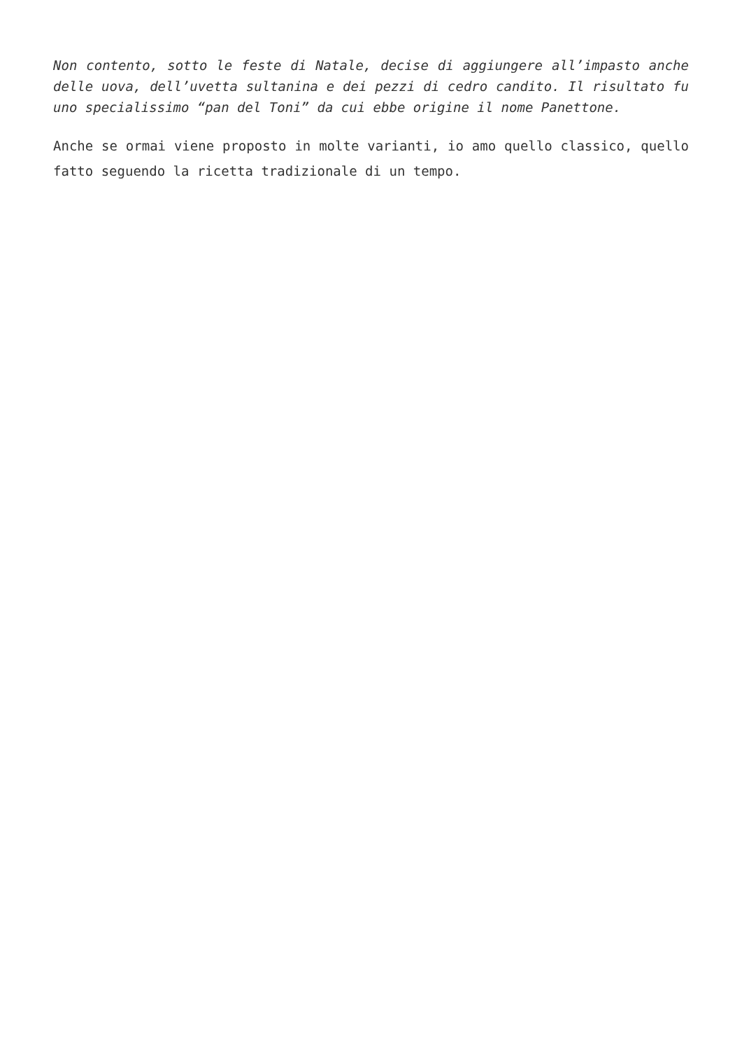Non contento, sotto le feste di Natale, decise di aggiungere all’impasto anche delle uova, dell’uvetta sultanina e dei pezzi di cedro candito. Il risultato fu uno specialissimo “pan del Toni” da cui ebbe origine il nome Panettone.
Anche se ormai viene proposto in molte varianti, io amo quello classico, quello fatto seguendo la ricetta tradizionale di un tempo.